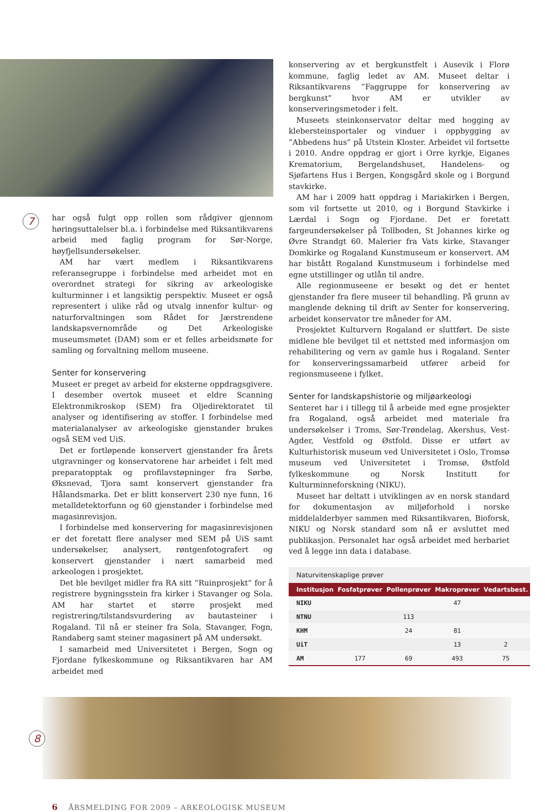7
har også fulgt opp rollen som rådgiver gjennom høringsuttalelser bl.a. i forbindelse med Riksantikvarens arbeid med faglig program for Sør-Norge, høyfjellsundersøkelser.
AM har vært medlem i Riksantikvarens referansegruppe i forbindelse med arbeidet mot en overordnet strategi for sikring av arkeologiske kulturminner i et langsiktig perspektiv. Museet er også representert i ulike råd og utvalg innenfor kultur- og naturforvaltningen som Rådet for Jærstrendene landskapsvernområde og Det Arkeologiske museumsmøtet (DAM) som er et felles arbeidsmøte for samling og forvaltning mellom museene.
Senter for konservering
Museet er preget av arbeid for eksterne oppdragsgivere. I desember overtok museet et eldre Scanning Elektronmikroskop (SEM) fra Oljedirektoratet til analyser og identifisering av stoffer. I forbindelse med materialanalyser av arkeologiske gjenstander brukes også SEM ved UiS.
Det er fortløpende konservert gjenstander fra årets utgravninger og konservatorene har arbeidet i felt med preparatopptak og profilavstøpninger fra Sørbø, Øksnevad, Tjora samt konservert gjenstander fra Hålandsmarka. Det er blitt konservert 230 nye funn, 16 metalldetektorfunn og 60 gjenstander i forbindelse med magasinrevisjon.
I forbindelse med konservering for magasinrevisjonen er det foretatt flere analyser med SEM på UiS samt undersøkelser, analysert, røntgenfotografert og konservert gjenstander i nært samarbeid med arkeologen i prosjektet.
Det ble bevilget midler fra RA sitt ”Ruinprosjekt” for å registrere bygningsstein fra kirker i Stavanger og Sola. AM har startet et større prosjekt med registrering/tilstandsvurdering av bautasteiner i Rogaland. Til nå er steiner fra Sola, Stavanger, Fogn, Randaberg samt steiner magasinert på AM undersøkt.
I samarbeid med Universitetet i Bergen, Sogn og Fjordane fylkeskommune og Riksantikvaren har AM arbeidet med
konservering av et bergkunstfelt i Ausevik i Florø kommune, faglig ledet av AM. Museet deltar i Riksantikvarens ”Faggruppe for konservering av bergkunst” hvor AM er utvikler av konserveringsmetoder i felt.
Museets steinkonservator deltar med hogging av klebersteinsportaler og vinduer i oppbygging av ”Abbedens hus” på Utstein Kloster. Arbeidet vil fortsette i 2010. Andre oppdrag er gjort i Orre kyrkje, Eiganes Krematorium, Bergelandshuset, Handelens- og Sjøfartens Hus i Bergen, Kongsgård skole og i Borgund stavkirke.
AM har i 2009 hatt oppdrag i Mariakirken i Bergen, som vil fortsette ut 2010, og i Borgund Stavkirke i Lærdal i Sogn og Fjordane. Det er foretatt fargeundersøkelser på Tollboden, St Johannes kirke og Øvre Strandgt 60. Malerier fra Vats kirke, Stavanger Domkirke og Rogaland Kunstmuseum er konservert. AM har bistått Rogaland Kunstmuseum i forbindelse med egne utstillinger og utlån til andre.
Alle regionmuseene er besøkt og det er hentet gjenstander fra flere museer til behandling. På grunn av manglende dekning til drift av Senter for konservering, arbeidet konservator tre måneder for AM.
Prosjektet Kulturvern Rogaland er sluttført. De siste midlene ble bevilget til et nettsted med informasjon om rehabilitering og vern av gamle hus i Rogaland. Senter for konserveringssamarbeid utfører arbeid for regionsmuseene i fylket.
Senter for landskapshistorie og miljøarkeologi
Senteret har i i tillegg til å arbeide med egne prosjekter fra Rogaland, også arbeidet med materiale fra undersøkelser i Troms, Sør-Trøndelag, Akershus, Vest-Agder, Vestfold og Østfold. Disse er utført av Kulturhistorisk museum ved Universitetet i Oslo, Tromsø museum ved Universitetet i Tromsø, Østfold fylkeskommune og Norsk Institutt for Kulturminneforskning (NIKU).
Museet har deltatt i utviklingen av en norsk standard for dokumentasjon av miljøforhold i norske middelalderbyer sammen med Riksantikvaren, Bioforsk, NIKU og Norsk standard som nå er avsluttet med publikasjon. Personalet har også arbeidet med herbariet ved å legge inn data i database.
Naturvitenskaplige prøver
| Institusjon | Fosfatprøver | Pollenprøver | Makroprøver | Vedartsbest. |
| --- | --- | --- | --- | --- |
| NIKU | | | 47 | |
| NTNU | | 113 | | |
| KHM | | 24 | 81 | |
| UiT | | | 13 | 2 |
| AM | 177 | 69 | 493 | 75 |
8
6 ÅRSMELDING FOR 2009 – ARKEOLOGISK MUSEUM